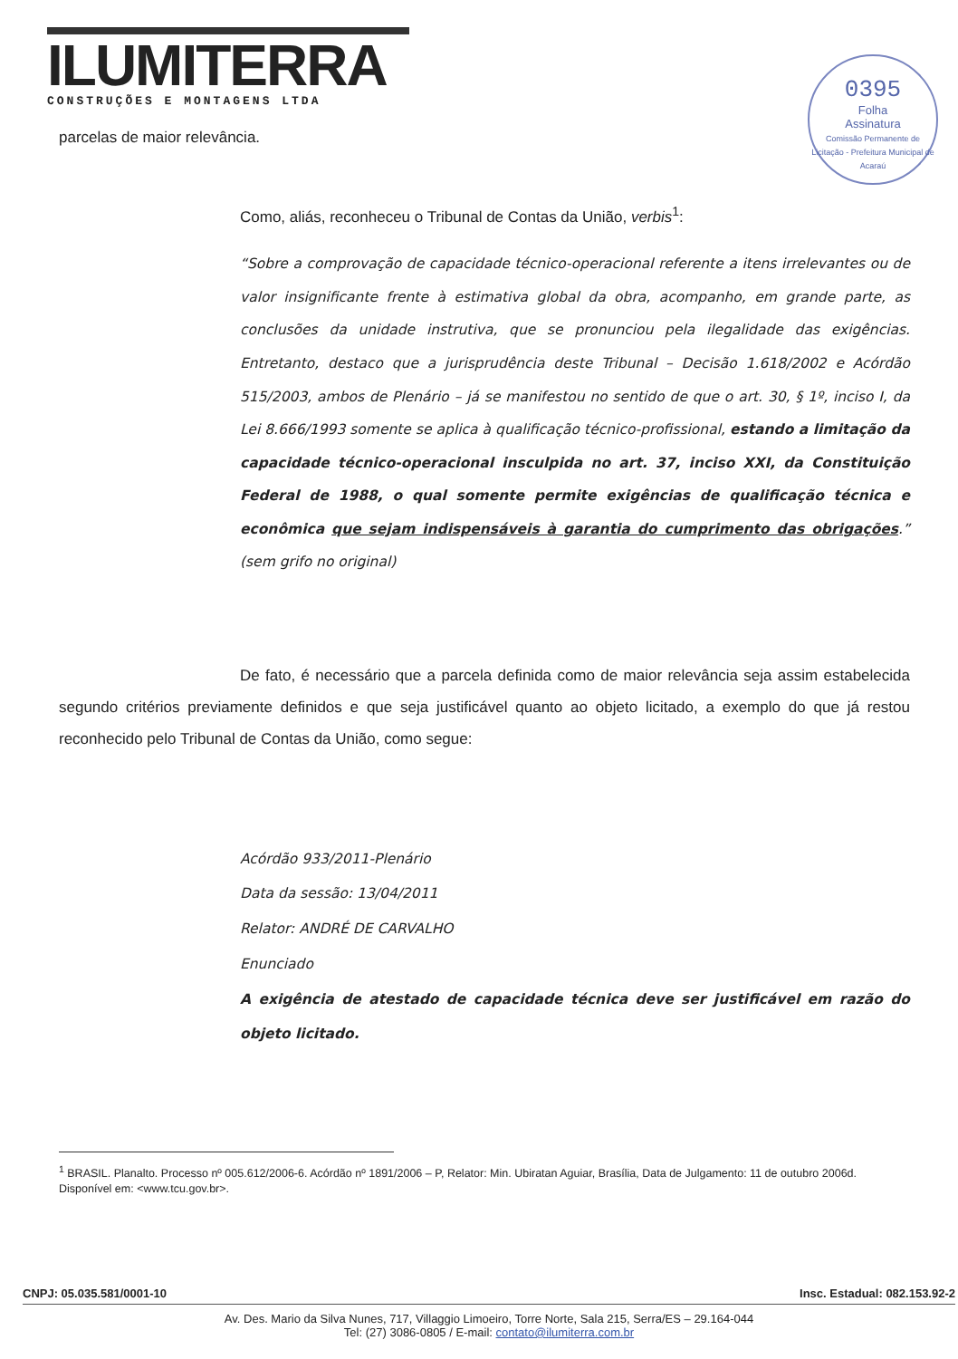ILUMITERRA
CONSTRUÇÕES E MONTAGENS LTDA
0395
Folha
Assinatura
Comissão Permanente de Licitação - Prefeitura Municipal de Acaraú
parcelas de maior relevância.
Como, aliás, reconheceu o Tribunal de Contas da União, verbis<sup>1</sup>:
“Sobre a comprovação de capacidade técnico-operacional referente a itens irrelevantes ou de valor insignificante frente à estimativa global da obra, acompanho, em grande parte, as conclusões da unidade instrutiva, que se pronunciou pela ilegalidade das exigências. Entretanto, destaco que a jurisprudência deste Tribunal – Decisão 1.618/2002 e Acórdão 515/2003, ambos de Plenário – já se manifestou no sentido de que o art. 30, § 1º, inciso I, da Lei 8.666/1993 somente se aplica à qualificação técnico-profissional, estando a limitação da capacidade técnico-operacional insculpida no art. 37, inciso XXI, da Constituição Federal de 1988, o qual somente permite exigências de qualificação técnica e econômica que sejam indispensáveis à garantia do cumprimento das obrigações.” (sem grifo no original)
De fato, é necessário que a parcela definida como de maior relevância seja assim estabelecida segundo critérios previamente definidos e que seja justificável quanto ao objeto licitado, a exemplo do que já restou reconhecido pelo Tribunal de Contas da União, como segue:
Acórdão 933/2011-Plenário
Data da sessão: 13/04/2011
Relator: ANDRÉ DE CARVALHO
Enunciado
A exigência de atestado de capacidade técnica deve ser justificável em razão do objeto licitado.
<sup>1</sup> BRASIL. Planalto. Processo nº 005.612/2006-6. Acórdão nº 1891/2006 – P, Relator: Min. Ubiratan Aguiar, Brasília, Data de Julgamento: 11 de outubro 2006d. Disponível em: <www.tcu.gov.br>.
CNPJ: 05.035.581/0001-10 Insc. Estadual: 082.153.92-2
Av. Des. Mario da Silva Nunes, 717, Villaggio Limoeiro, Torre Norte, Sala 215, Serra/ES – 29.164-044
Tel: (27) 3086-0805 / E-mail: contato@ilumiterra.com.br